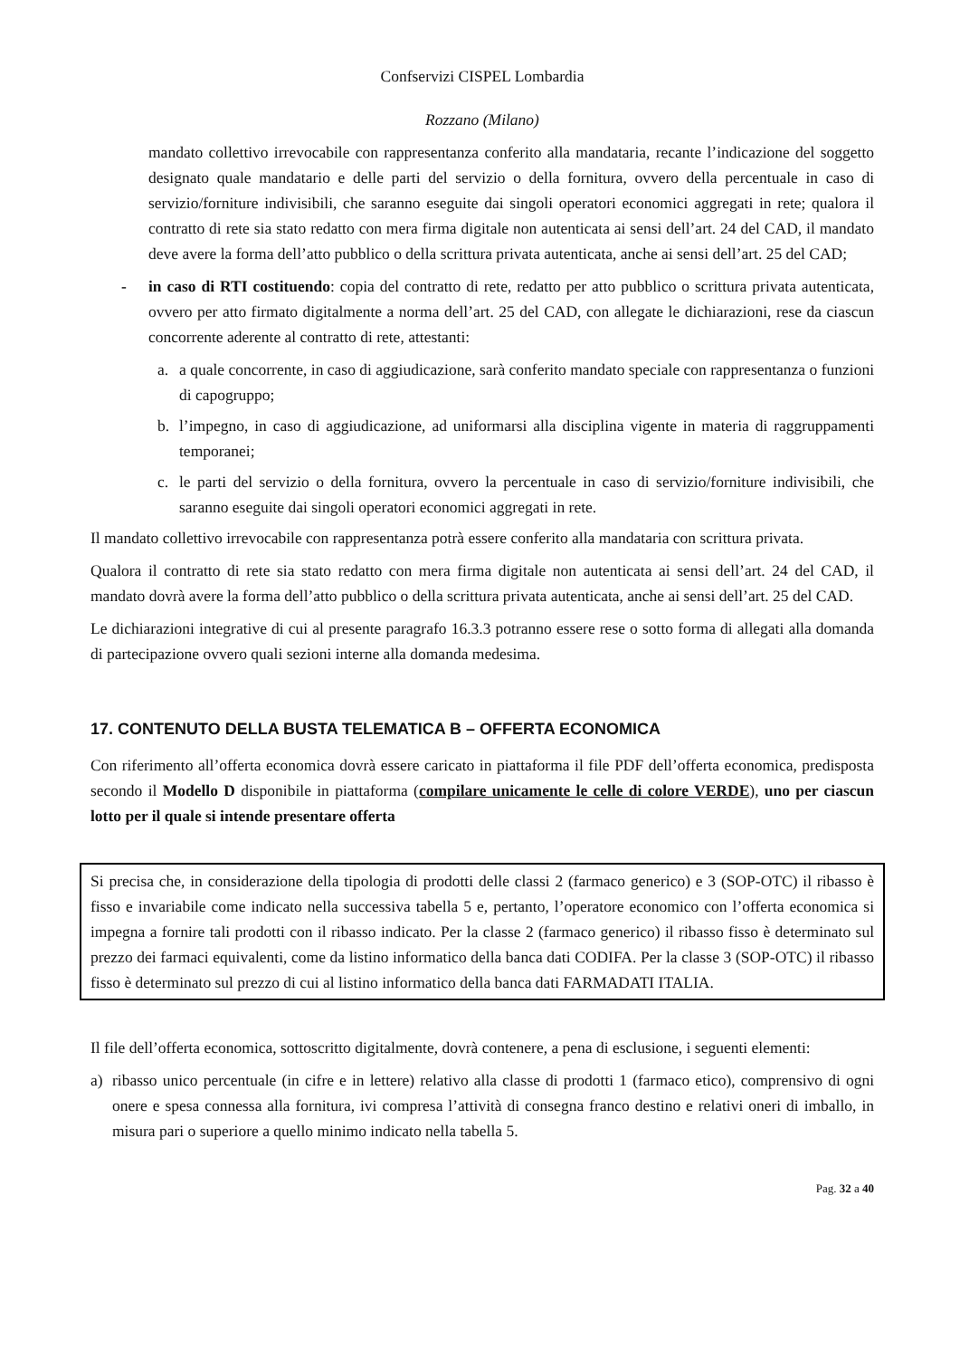Confservizi CISPEL Lombardia
Rozzano (Milano)
mandato collettivo irrevocabile con rappresentanza conferito alla mandataria, recante l’indicazione del soggetto designato quale mandatario e delle parti del servizio o della fornitura, ovvero della percentuale in caso di servizio/forniture indivisibili, che saranno eseguite dai singoli operatori economici aggregati in rete; qualora il contratto di rete sia stato redatto con mera firma digitale non autenticata ai sensi dell’art. 24 del CAD, il mandato deve avere la forma dell’atto pubblico o della scrittura privata autenticata, anche ai sensi dell’art. 25 del CAD;
- in caso di RTI costituendo: copia del contratto di rete, redatto per atto pubblico o scrittura privata autenticata, ovvero per atto firmato digitalmente a norma dell’art. 25 del CAD, con allegate le dichiarazioni, rese da ciascun concorrente aderente al contratto di rete, attestanti:
a. a quale concorrente, in caso di aggiudicazione, sarà conferito mandato speciale con rappresentanza o funzioni di capogruppo;
b. l’impegno, in caso di aggiudicazione, ad uniformarsi alla disciplina vigente in materia di raggruppamenti temporanei;
c. le parti del servizio o della fornitura, ovvero la percentuale in caso di servizio/forniture indivisibili, che saranno eseguite dai singoli operatori economici aggregati in rete.
Il mandato collettivo irrevocabile con rappresentanza potrà essere conferito alla mandataria con scrittura privata.
Qualora il contratto di rete sia stato redatto con mera firma digitale non autenticata ai sensi dell’art. 24 del CAD, il mandato dovrà avere la forma dell’atto pubblico o della scrittura privata autenticata, anche ai sensi dell’art. 25 del CAD.
Le dichiarazioni integrative di cui al presente paragrafo 16.3.3 potranno essere rese o sotto forma di allegati alla domanda di partecipazione ovvero quali sezioni interne alla domanda medesima.
17. CONTENUTO DELLA BUSTA TELEMATICA B – OFFERTA ECONOMICA
Con riferimento all’offerta economica dovrà essere caricato in piattaforma il file PDF dell’offerta economica, predisposta secondo il Modello D disponibile in piattaforma (compilare unicamente le celle di colore VERDE), uno per ciascun lotto per il quale si intende presentare offerta
Si precisa che, in considerazione della tipologia di prodotti delle classi 2 (farmaco generico) e 3 (SOP-OTC) il ribasso è fisso e invariabile come indicato nella successiva tabella 5 e, pertanto, l’operatore economico con l’offerta economica si impegna a fornire tali prodotti con il ribasso indicato. Per la classe 2 (farmaco generico) il ribasso fisso è determinato sul prezzo dei farmaci equivalenti, come da listino informatico della banca dati CODIFA. Per la classe 3 (SOP-OTC) il ribasso fisso è determinato sul prezzo di cui al listino informatico della banca dati FARMADATI ITALIA.
Il file dell’offerta economica, sottoscritto digitalmente, dovrà contenere, a pena di esclusione, i seguenti elementi:
a) ribasso unico percentuale (in cifre e in lettere) relativo alla classe di prodotti 1 (farmaco etico), comprensivo di ogni onere e spesa connessa alla fornitura, ivi compresa l’attività di consegna franco destino e relativi oneri di imballo, in misura pari o superiore a quello minimo indicato nella tabella 5.
Pag. 32 a 40